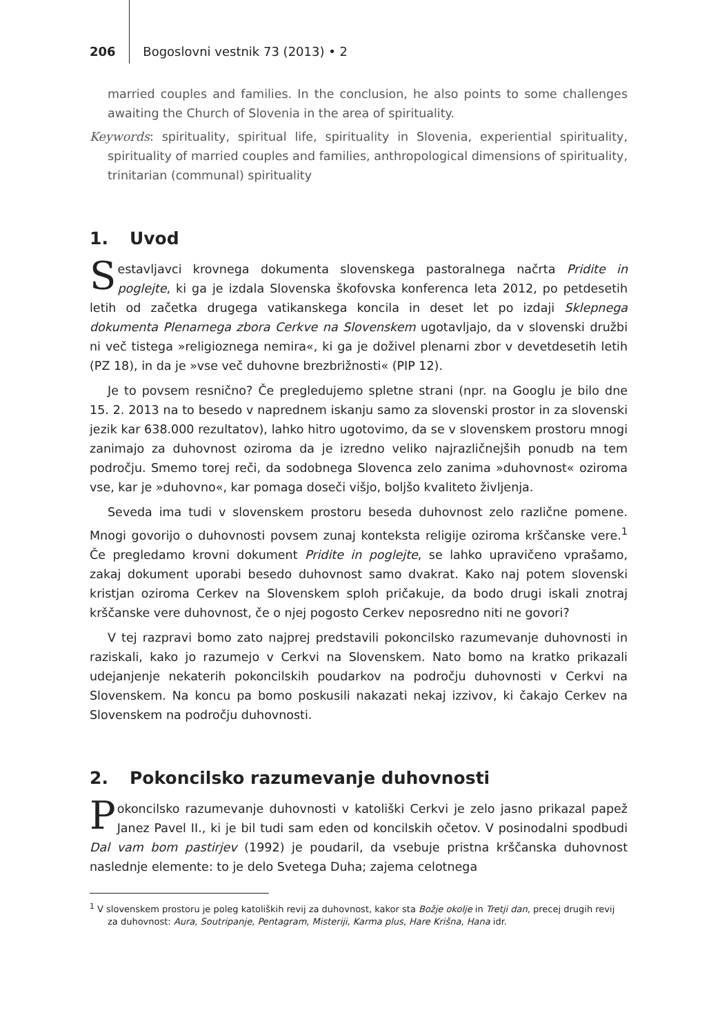206 Bogoslovni vestnik 73 (2013) • 2
married couples and families. In the conclusion, he also points to some challenges awaiting the Church of Slovenia in the area of spirituality.
Keywords: spirituality, spiritual life, spirituality in Slovenia, experiential spirituality, spirituality of married couples and families, anthropological dimensions of spirituality, trinitarian (communal) spirituality
1. Uvod
Sestavljavci krovnega dokumenta slovenskega pastoralnega načrta Pridite in poglejte, ki ga je izdala Slovenska škofovska konferenca leta 2012, po petdesetih letih od začetka drugega vatikanskega koncila in deset let po izdaji Sklepnega dokumenta Plenarnega zbora Cerkve na Slovenskem ugotavljajo, da v slovenski družbi ni več tistega »religioznega nemira«, ki ga je doživel plenarni zbor v devetdesetih letih (PZ 18), in da je »vse več duhovne brezbrižnosti« (PIP 12).
Je to povsem resnično? Če pregledujemo spletne strani (npr. na Googlu je bilo dne 15. 2. 2013 na to besedo v naprednem iskanju samo za slovenski prostor in za slovenski jezik kar 638.000 rezultatov), lahko hitro ugotovimo, da se v slovenskem prostoru mnogi zanimajo za duhovnost oziroma da je izredno veliko najrazličnejših ponudb na tem področju. Smemo torej reči, da sodobnega Slovenca zelo zanima »duhovnost« oziroma vse, kar je »duhovno«, kar pomaga doseči višjo, boljšo kvaliteto življenja.
Seveda ima tudi v slovenskem prostoru beseda duhovnost zelo različne pomene. Mnogi govorijo o duhovnosti povsem zunaj konteksta religije oziroma krščanske vere.<sup>1</sup> Če pregledamo krovni dokument Pridite in poglejte, se lahko upravičeno vprašamo, zakaj dokument uporabi besedo duhovnost samo dvakrat. Kako naj potem slovenski kristjan oziroma Cerkev na Slovenskem sploh pričakuje, da bodo drugi iskali znotraj krščanske vere duhovnost, če o njej pogosto Cerkev neposredno niti ne govori?
V tej razpravi bomo zato najprej predstavili pokoncilsko razumevanje duhovnosti in raziskali, kako jo razumejo v Cerkvi na Slovenskem. Nato bomo na kratko prikazali udejanjenje nekaterih pokoncilskih poudarkov na področju duhovnosti v Cerkvi na Slovenskem. Na koncu pa bomo poskusili nakazati nekaj izzivov, ki čakajo Cerkev na Slovenskem na področju duhovnosti.
2. Pokoncilsko razumevanje duhovnosti
Pokoncilsko razumevanje duhovnosti v katoliški Cerkvi je zelo jasno prikazal papež Janez Pavel II., ki je bil tudi sam eden od koncilskih očetov. V posinodalni spodbudi Dal vam bom pastirjev (1992) je poudaril, da vsebuje pristna krščanska duhovnost naslednje elemente: to je delo Svetega Duha; zajema celotnega
<sup>1</sup> V slovenskem prostoru je poleg katoliških revij za duhovnost, kakor sta Božje okolje in Tretji dan, precej drugih revij za duhovnost: Aura, Soutripanje, Pentagram, Misteriji, Karma plus, Hare Krišna, Hana idr.